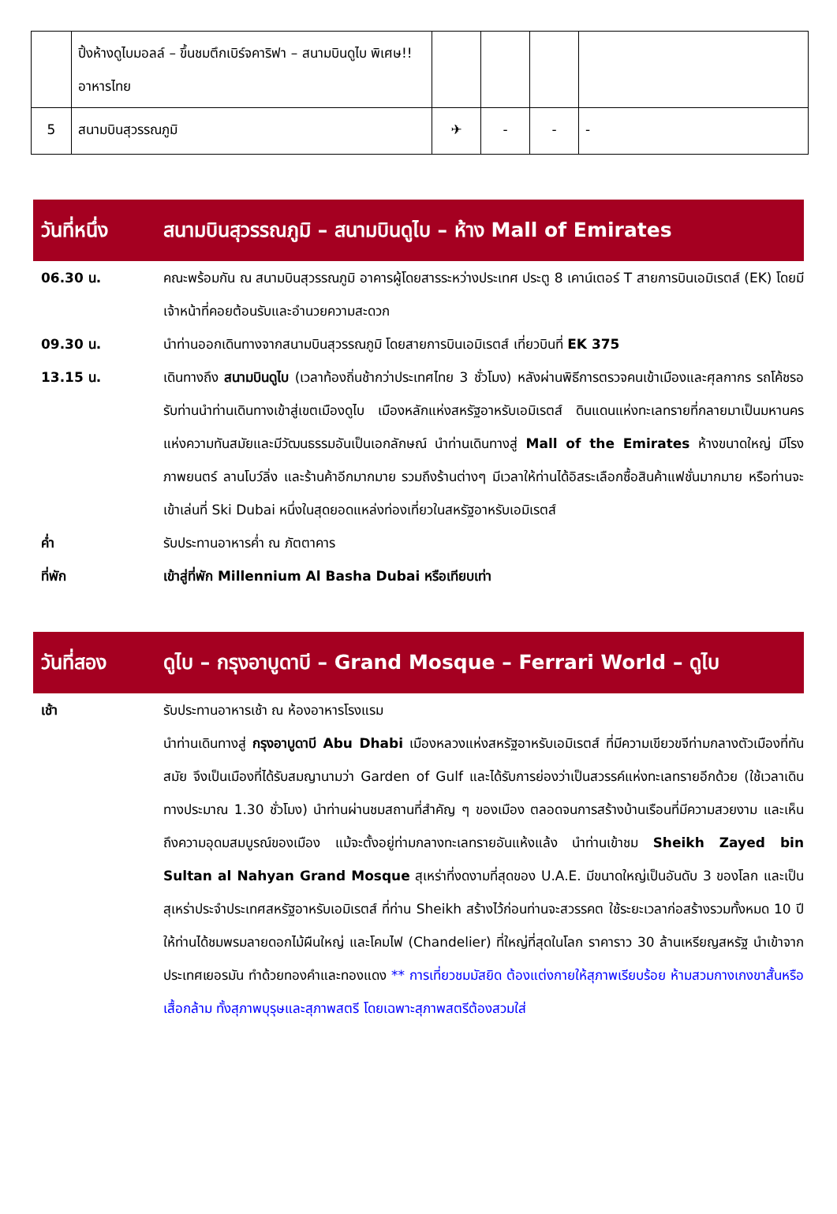| | ปิ้งห้างดูไบมอลล์ – ขึ้นชมตึกเบิร์จคาริฟา – สนามบินดูไบ พิเศษ!! อาหารไทย | | | | |
| 5 | สนามบินสุวรรณภูมิ | ✈ | - | - | - |
วันที่หนึ่ง สนามบินสุวรรณภูมิ – สนามบินดูไบ – ห้าง Mall of Emirates
06.30 น. คณะพร้อมกัน ณ สนามบินสุวรรณภูมิ อาคารผู้โดยสารระหว่างประเทศ ประตู 8 เคาน์เตอร์ T สายการบินเอมิเรตส์ (EK) โดยมีเจ้าหน้าที่คอยต้อนรับและอำนวยความสะดวก
09.30 น. นำท่านออกเดินทางจากสนามบินสุวรรณภูมิ โดยสายการบินเอมิเรตส์ เที่ยวบินที่ EK 375
13.15 น. เดินทางถึง สนามบินดูไบ (เวลาท้องถิ่นช้ากว่าประเทศไทย 3 ชั่วโมง) หลังผ่านพิธีการตรวจคนเข้าเมืองและศุลกากร รถโค้ชรอรับท่านนำท่านเดินทางเข้าสู่เขตเมืองดูไบ เมืองหลักแห่งสหรัฐอาหรับเอมิเรตส์ ดินแดนแห่งทะเลทรายที่กลายมาเป็นมหานครแห่งความทันสมัยและมีวัฒนธรรมอันเป็นเอกลักษณ์ นำท่านเดินทางสู่ Mall of the Emirates ห้างขนาดใหญ่ มีโรงภาพยนตร์ ลานโบว์ลิ่ง และร้านค้าอีกมากมาย รวมถึงร้านต่างๆ มีเวลาให้ท่านได้อิสระเลือกซื้อสินค้าแฟชั่นมากมาย หรือท่านจะเข้าเล่นที่ Ski Dubai หนึ่งในสุดยอดแหล่งท่องเที่ยวในสหรัฐอาหรับเอมิเรตส์
ค่ำ รับประทานอาหารค่ำ ณ ภัตตาคาร
ที่พัก เข้าสู่ที่พัก Millennium Al Basha Dubai หรือเทียบเท่า
วันที่สอง ดูไบ – กรุงอาบูดาบี – Grand Mosque – Ferrari World – ดูไบ
เช้า รับประทานอาหารเช้า ณ ห้องอาหารโรงแรม
นำท่านเดินทางสู่ กรุงอาบูดาบี Abu Dhabi เมืองหลวงแห่งสหรัฐอาหรับเอมิเรตส์ ที่มีความเขียวขจีท่ามกลางตัวเมืองที่ทันสมัย จึงเป็นเมืองที่ได้รับสมญานามว่า Garden of Gulf และได้รับการย่องว่าเป็นสวรรค์แห่งทะเลทรายอีกด้วย (ใช้เวลาเดินทางประมาณ 1.30 ชั่วโมง) นำท่านผ่านชมสถานที่สำคัญ ๆ ของเมือง ตลอดจนการสร้างบ้านเรือนที่มีความสวยงาม และเห็นถึงความอุดมสมบูรณ์ของเมือง แม้จะตั้งอยู่ท่ามกลางทะเลทรายอันแห้งแล้ง นำท่านเข้าชม Sheikh Zayed bin Sultan al Nahyan Grand Mosque สุเหร่าที่งดงามที่สุดของ U.A.E. มีขนาดใหญ่เป็นอันดับ 3 ของโลก และเป็นสุเหร่าประจำประเทศสหรัฐอาหรับเอมิเรตส์ ที่ท่าน Sheikh สร้างไว้ก่อนท่านจะสวรรคต ใช้ระยะเวลาก่อสร้างรวมทั้งหมด 10 ปี ให้ท่านได้ชมพรมลายดอกไม้ผืนใหญ่ และโคมไฟ (Chandelier) ที่ใหญ่ที่สุดในโลก ราคาราว 30 ล้านเหรียญสหรัฐ นำเข้าจากประเทศเยอรมัน ทำด้วยทองคำและทองแดง ** การเที่ยวชมมัสยิด ต้องแต่งกายให้สุภาพเรียบร้อย ห้ามสวมกางเกงขาสั้นหรือเสื้อกล้าม ทั้งสุภาพบุรุษและสุภาพสตรี โดยเฉพาะสุภาพสตรีต้องสวมใส่